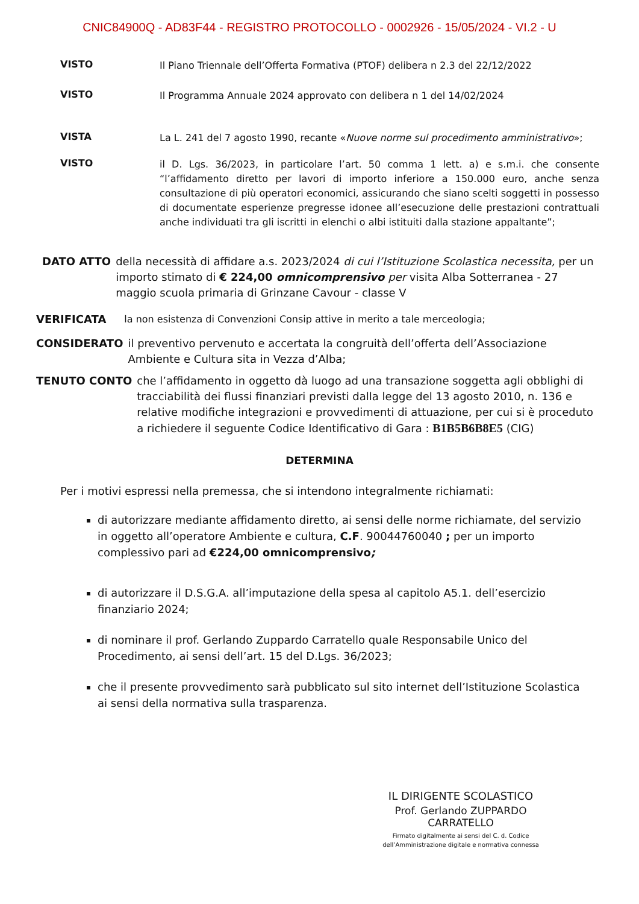CNIC84900Q - AD83F44 - REGISTRO PROTOCOLLO - 0002926 - 15/05/2024 - VI.2 - U
VISTO
Il Piano Triennale dell’Offerta Formativa (PTOF) delibera n 2.3 del 22/12/2022
VISTO
Il Programma Annuale 2024 approvato con delibera n 1 del 14/02/2024
VISTA
La L. 241 del 7 agosto 1990, recante «Nuove norme sul procedimento amministrativo»;
VISTO
il D. Lgs. 36/2023, in particolare l’art. 50 comma 1 lett. a) e s.m.i. che consente “l’affidamento diretto per lavori di importo inferiore a 150.000 euro, anche senza consultazione di più operatori economici, assicurando che siano scelti soggetti in possesso di documentate esperienze pregresse idonee all’esecuzione delle prestazioni contrattuali anche individuati tra gli iscritti in elenchi o albi istituiti dalla stazione appaltante”;
DATO ATTO della necessità di affidare a.s. 2023/2024 di cui l’Istituzione Scolastica necessita, per un importo stimato di € 224,00 omnicomprensivo per visita Alba Sotterranea - 27 maggio scuola primaria di Grinzane Cavour - classe V
VERIFICATA la non esistenza di Convenzioni Consip attive in merito a tale merceologia;
CONSIDERATO il preventivo pervenuto e accertata la congruità dell’offerta dell’Associazione Ambiente e Cultura sita in Vezza d’Alba;
TENUTO CONTO che l’affidamento in oggetto dà luogo ad una transazione soggetta agli obblighi di tracciabilità dei flussi finanziari previsti dalla legge del 13 agosto 2010, n. 136 e relative modifiche integrazioni e provvedimenti di attuazione, per cui si è proceduto a richiedere il seguente Codice Identificativo di Gara : B1B5B6B8E5 (CIG)
DETERMINA
Per i motivi espressi nella premessa, che si intendono integralmente richiamati:
di autorizzare mediante affidamento diretto, ai sensi delle norme richiamate, del servizio in oggetto all’operatore Ambiente e cultura, C.F. 90044760040 ; per un importo complessivo pari ad €224,00 omnicomprensivo;
di autorizzare il D.S.G.A. all’imputazione della spesa al capitolo A5.1. dell’esercizio finanziario 2024;
di nominare il prof. Gerlando Zuppardo Carratello quale Responsabile Unico del Procedimento, ai sensi dell’art. 15 del D.Lgs. 36/2023;
che il presente provvedimento sarà pubblicato sul sito internet dell’Istituzione Scolastica ai sensi della normativa sulla trasparenza.
IL DIRIGENTE SCOLASTICO
Prof. Gerlando ZUPPARDO CARRATELLO
Firmato digitalmente ai sensi del C. d. Codice
dell’Amministrazione digitale e normativa connessa